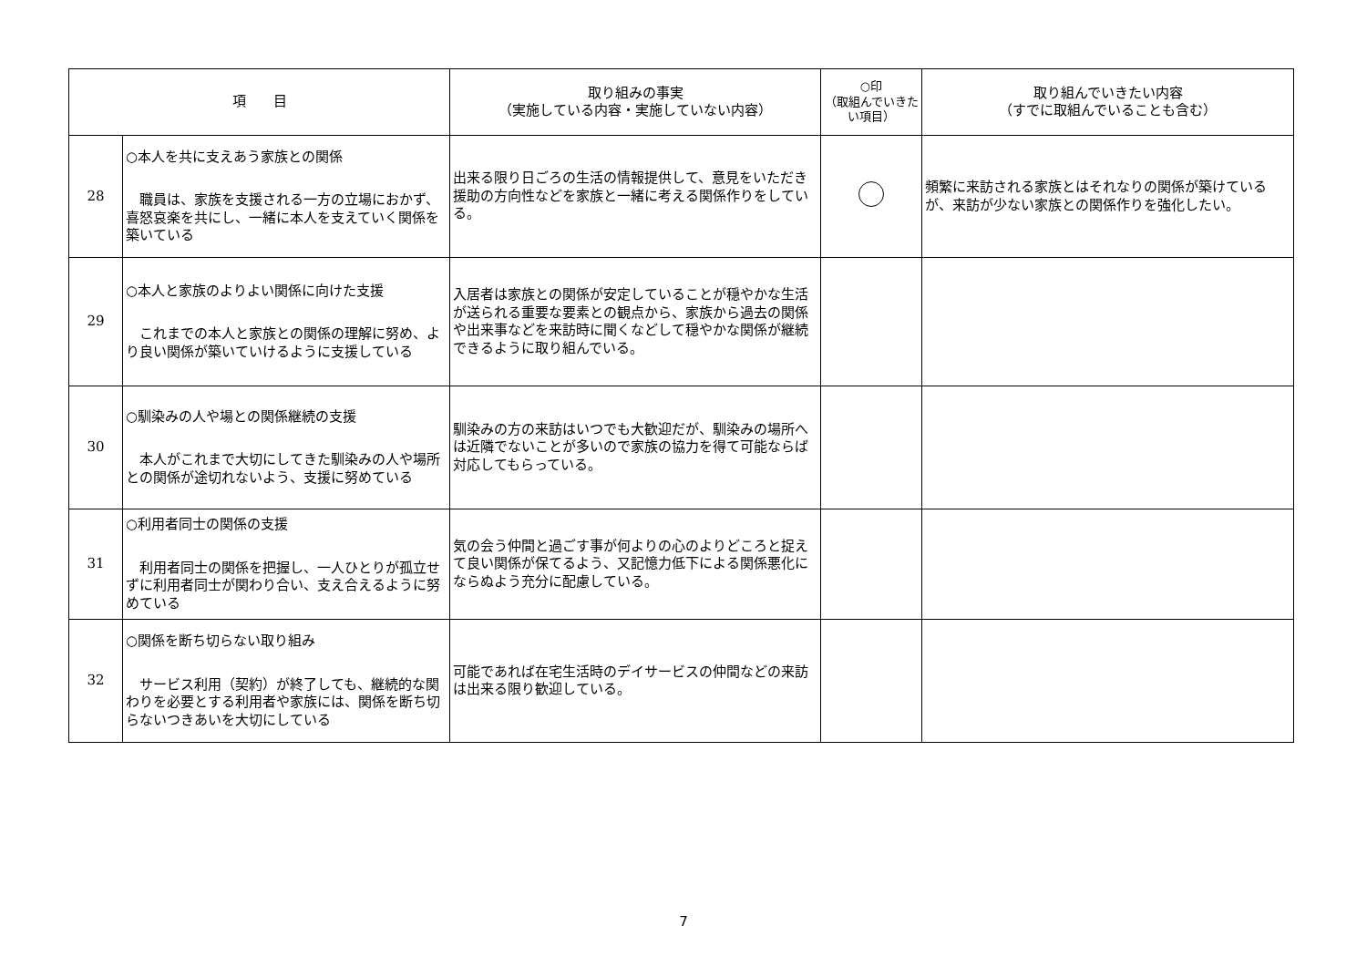| 項 目 | | 取り組みの事実 （実施している内容・実施していない内容） | ○印 （取組んでいきたい項目） | 取り組んでいきたい内容 （すでに取組んでいることも含む） |
| --- | --- | --- | --- | --- |
| 28 | ○本人を共に支えあう家族との関係 職員は、家族を支援される一方の立場におかず、喜怒哀楽を共にし、一緒に本人を支えていく関係を築いている | 出来る限り日ごろの生活の情報提供して、意見をいただき援助の方向性などを家族と一緒に考える関係作りをしている。 | | 頻繁に来訪される家族とはそれなりの関係が築けているが、来訪が少ない家族との関係作りを強化したい。 |
| 29 | ○本人と家族のよりよい関係に向けた支援 これまでの本人と家族との関係の理解に努め、より良い関係が築いていけるように支援している | 入居者は家族との関係が安定していることが穏やかな生活が送られる重要な要素との観点から、家族から過去の関係や出来事などを来訪時に聞くなどして穏やかな関係が継続できるように取り組んでいる。 | | |
| 30 | ○馴染みの人や場との関係継続の支援 本人がこれまで大切にしてきた馴染みの人や場所との関係が途切れないよう、支援に努めている | 馴染みの方の来訪はいつでも大歓迎だが、馴染みの場所へは近隣でないことが多いので家族の協力を得て可能ならば対応してもらっている。 | | |
| 31 | ○利用者同士の関係の支援 利用者同士の関係を把握し、一人ひとりが孤立せずに利用者同士が関わり合い、支え合えるように努めている | 気の会う仲間と過ごす事が何よりの心のよりどころと捉えて良い関係が保てるよう、又記憶力低下による関係悪化にならぬよう充分に配慮している。 | | |
| 32 | ○関係を断ち切らない取り組み サービス利用（契約）が終了しても、継続的な関わりを必要とする利用者や家族には、関係を断ち切らないつきあいを大切にしている | 可能であれば在宅生活時のデイサービスの仲間などの来訪は出来る限り歓迎している。 | | |
7